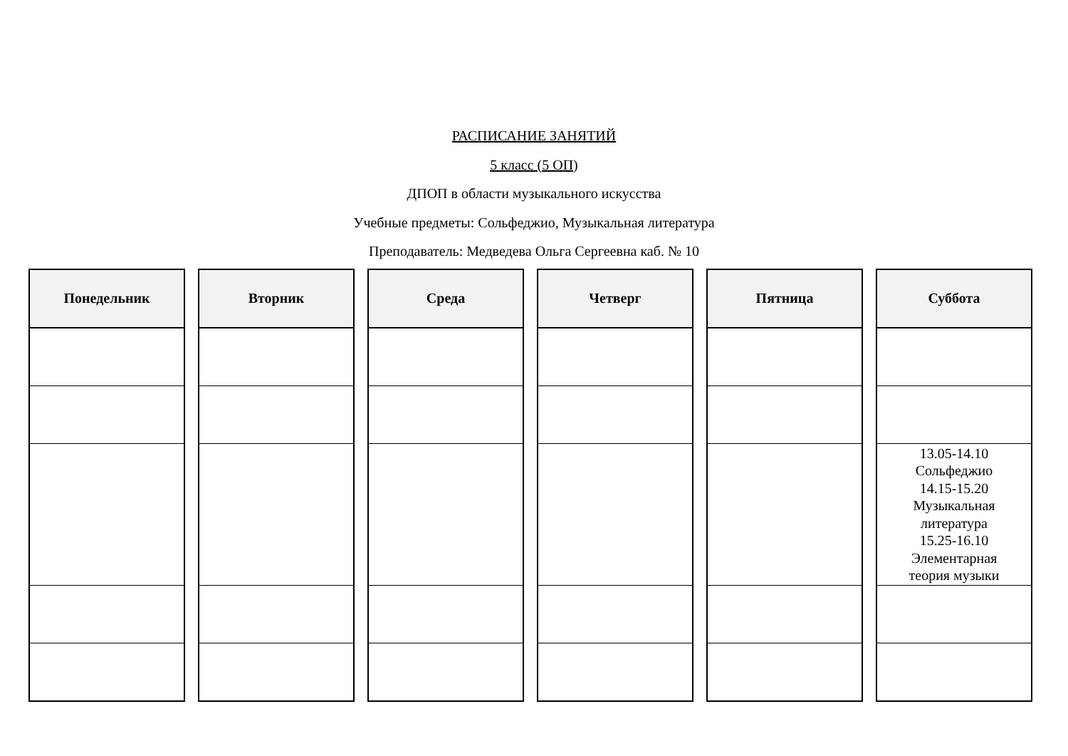РАСПИСАНИЕ ЗАНЯТИЙ
5 класс (5 ОП)
ДПОП в области музыкального искусства
Учебные предметы: Сольфеджио, Музыкальная литература
Преподаватель: Медведева Ольга Сергеевна каб. № 10
| Понедельник |
| --- |
| Вторник |
| --- |
| Среда |
| --- |
| Четверг |
| --- |
| Пятница |
| --- |
| Суббота |
| --- |
| 13.05-14.10 Сольфеджио 14.15-15.20 Музыкальная литература 15.25-16.10 Элементарная теория музыки |